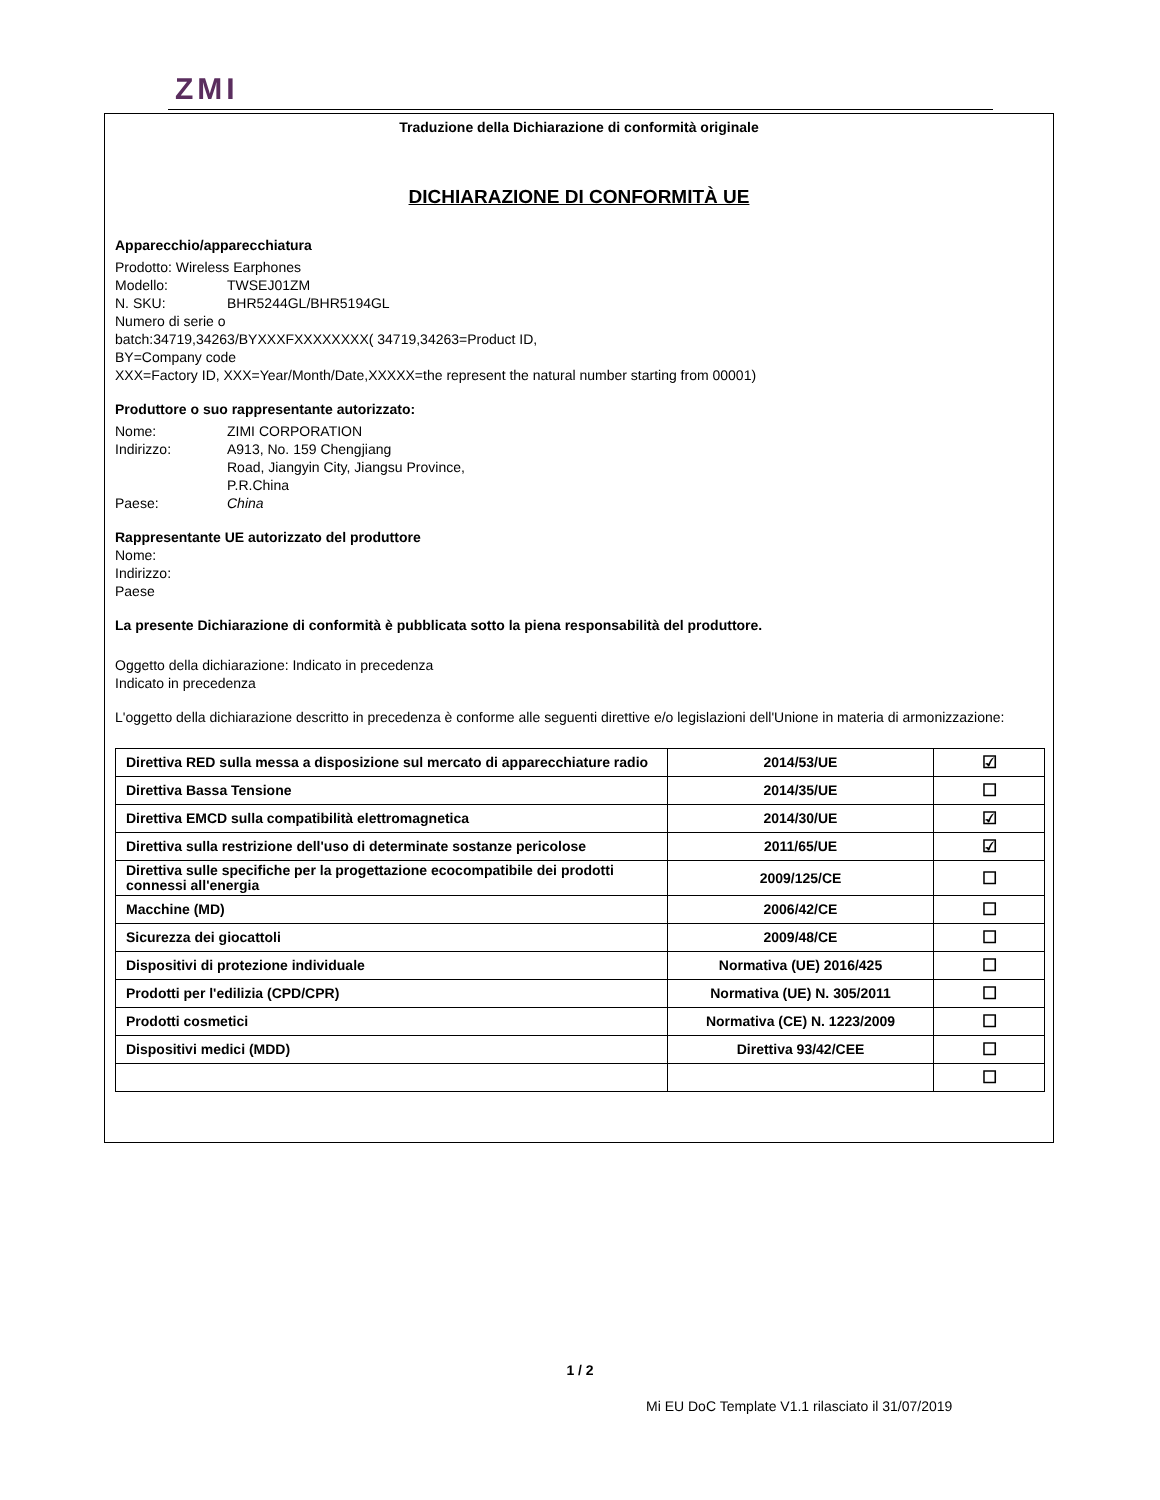ZMI
Traduzione della Dichiarazione di conformità originale
DICHIARAZIONE DI CONFORMITÀ UE
Apparecchio/apparecchiatura
Prodotto: Wireless Earphones
Modello: TWSEJ01ZM
N. SKU: BHR5244GL/BHR5194GL
Numero di serie o
batch:34719,34263/BYXXXFXXXXXXXX( 34719,34263=Product ID,
BY=Company code
XXX=Factory ID, XXX=Year/Month/Date,XXXXX=the represent the natural number starting from 00001)
Produttore o suo rappresentante autorizzato:
Nome: ZIMI CORPORATION
Indirizzo: A913, No. 159 Chengjiang
Road, Jiangyin City, Jiangsu Province,
P.R.China
Paese: China
Rappresentante UE autorizzato del produttore
Nome:
Indirizzo:
Paese
La presente Dichiarazione di conformità è pubblicata sotto la piena responsabilità del produttore.
Oggetto della dichiarazione: Indicato in precedenza
Indicato in precedenza
L'oggetto della dichiarazione descritto in precedenza è conforme alle seguenti direttive e/o legislazioni dell'Unione in materia di armonizzazione:
| Direttiva RED sulla messa a disposizione sul mercato di apparecchiature radio | 2014/53/UE | ☑ |
| Direttiva Bassa Tensione | 2014/35/UE | ☐ |
| Direttiva EMCD sulla compatibilità elettromagnetica | 2014/30/UE | ☑ |
| Direttiva sulla restrizione dell'uso di determinate sostanze pericolose | 2011/65/UE | ☑ |
| Direttiva sulle specifiche per la progettazione ecocompatibile dei prodotti connessi all'energia | 2009/125/CE | ☐ |
| Macchine (MD) | 2006/42/CE | ☐ |
| Sicurezza dei giocattoli | 2009/48/CE | ☐ |
| Dispositivi di protezione individuale | Normativa (UE) 2016/425 | ☐ |
| Prodotti per l'edilizia (CPD/CPR) | Normativa (UE) N. 305/2011 | ☐ |
| Prodotti cosmetici | Normativa (CE) N. 1223/2009 | ☐ |
| Dispositivi medici (MDD) | Direttiva 93/42/CEE | ☐ |
| | | ☐ |
1 / 2
Mi EU DoC Template V1.1 rilasciato il 31/07/2019